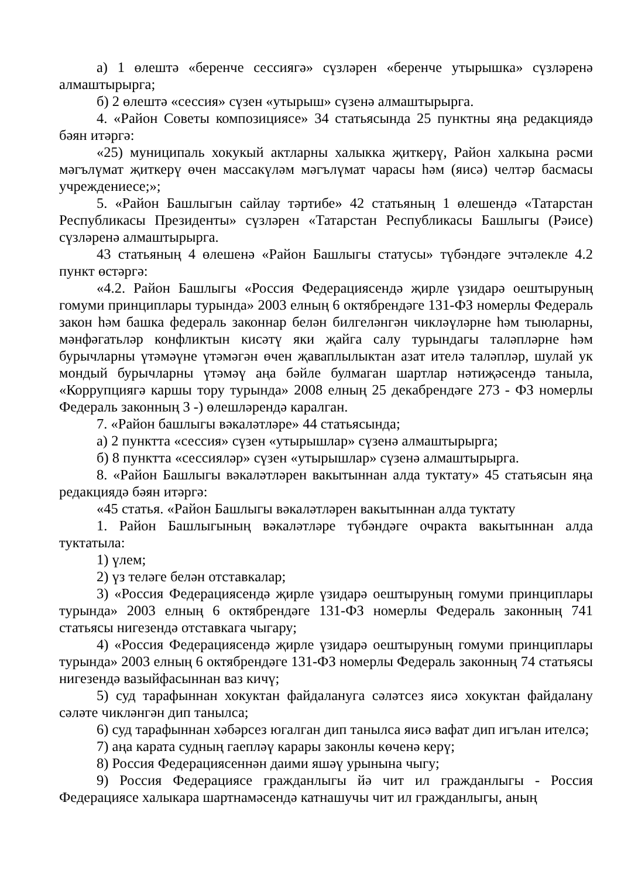а) 1 өлештә «беренче сессиягә» сүзләрен «беренче утырышка» сүзләренә алмаштырырга;
б) 2 өлештә «сессия» сүзен «утырыш» сүзенә алмаштырырга.
4. «Район Советы композициясе» 34 статьясында 25 пунктны яңа редакциядә бәян итәргә:
«25) муниципаль хокукый актларны халыкка җиткерү, Район халкына рәсми мәгълүмат җиткерү өчен массакүләм мәгълүмат чарасы һәм (яисә) челтәр басмасы учреждениесе;»;
5. «Район Башлыгын сайлау тәртибе» 42 статьяның 1 өлешендә «Татарстан Республикасы Президенты» сүзләрен «Татарстан Республикасы Башлыгы (Рәисе) сүзләренә алмаштырырга.
43 статьяның 4 өлешенә «Район Башлыгы статусы» түбәндәге эчтәлекле 4.2 пункт өстәргә:
«4.2. Район Башлыгы «Россия Федерациясендә җирле үзидарә оештыруның гомуми принциплары турында» 2003 елның 6 октябрендәге 131-ФЗ номерлы Федераль закон һәм башка федераль законнар белән билгеләнгән чикләүләрне һәм тыюларны, мәнфәгатьләр конфликтын кисәтү яки җайга салу турындагы таләпләрне һәм бурычларны үтәмәүне үтәмәгән өчен җаваплылыктан азат ителә таләпләр, шулай ук мондый бурычларны үтәмәү аңа бәйле булмаган шартлар нәтиҗәсендә таныла, «Коррупциягә каршы тору турында» 2008 елның 25 декабрендәге 273 - ФЗ номерлы Федераль законның 3 -) өлешләрендә каралган.
7. «Район башлыгы вәкаләтләре» 44 статьясында;
а) 2 пунктта «сессия» сүзен «утырышлар» сүзенә алмаштырырга;
б) 8 пунктта «сессияләр» сүзен «утырышлар» сүзенә алмаштырырга.
8. «Район Башлыгы вәкаләтләрен вакытыннан алда туктату» 45 статьясын яңа редакциядә бәян итәргә:
«45 статья. «Район Башлыгы вәкаләтләрен вакытыннан алда туктату
1. Район Башлыгының вәкаләтләре түбәндәге очракта вакытыннан алда туктатыла:
1) үлем;
2) үз теләге белән отставкалар;
3) «Россия Федерациясендә җирле үзидарә оештыруның гомуми принциплары турында» 2003 елның 6 октябрендәге 131-ФЗ номерлы Федераль законның 741 статьясы нигезендә отставкага чыгару;
4) «Россия Федерациясендә җирле үзидарә оештыруның гомуми принциплары турында» 2003 елның 6 октябрендәге 131-ФЗ номерлы Федераль законның 74 статьясы нигезендә вазыйфасыннан ваз кичү;
5) суд тарафыннан хокуктан файдалануга сәләтсез яисә хокуктан файдалану сәләте чикләнгән дип танылса;
6) суд тарафыннан хәбәрсез югалган дип танылса яисә вафат дип игълан ителсә;
7) аңа карата судның гаепләү карары законлы көченә керү;
8) Россия Федерациясеннән даими яшәү урынына чыгу;
9) Россия Федерациясе гражданлыгы йә чит ил гражданлыгы - Россия Федерациясе халыкара шартнамәсендә катнашучы чит ил гражданлыгы, аның